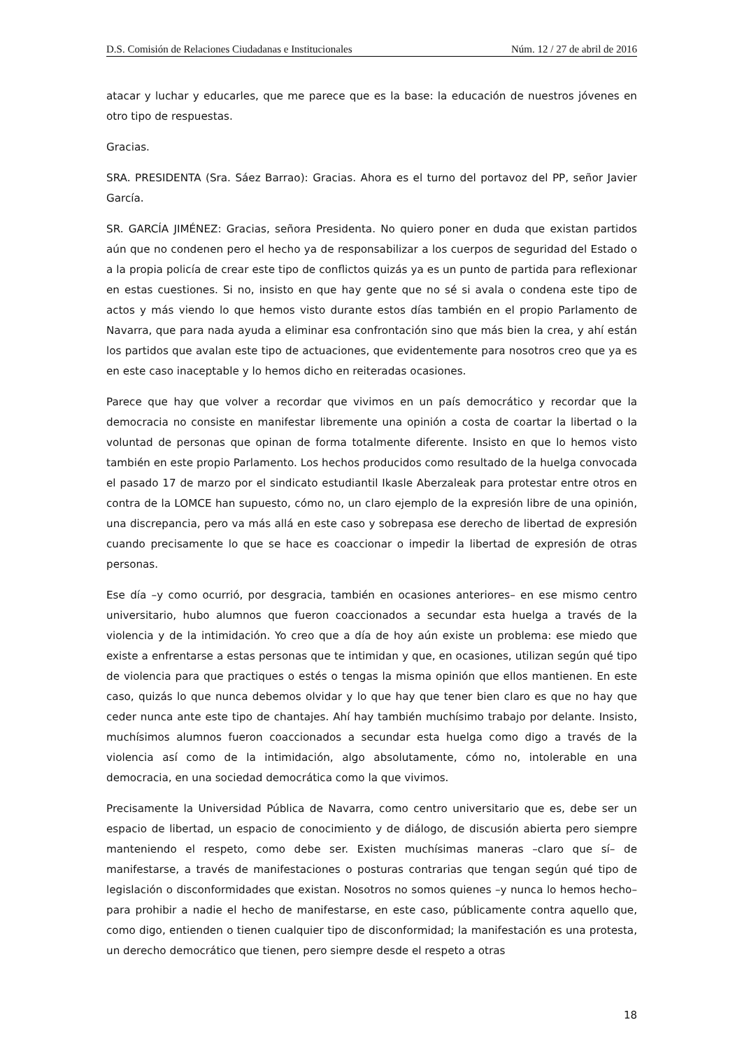D.S. Comisión de Relaciones Ciudadanas e Institucionales Núm. 12 / 27 de abril de 2016
atacar y luchar y educarles, que me parece que es la base: la educación de nuestros jóvenes en otro tipo de respuestas.
Gracias.
SRA. PRESIDENTA (Sra. Sáez Barrao): Gracias. Ahora es el turno del portavoz del PP, señor Javier García.
SR. GARCÍA JIMÉNEZ: Gracias, señora Presidenta. No quiero poner en duda que existan partidos aún que no condenen pero el hecho ya de responsabilizar a los cuerpos de seguridad del Estado o a la propia policía de crear este tipo de conflictos quizás ya es un punto de partida para reflexionar en estas cuestiones. Si no, insisto en que hay gente que no sé si avala o condena este tipo de actos y más viendo lo que hemos visto durante estos días también en el propio Parlamento de Navarra, que para nada ayuda a eliminar esa confrontación sino que más bien la crea, y ahí están los partidos que avalan este tipo de actuaciones, que evidentemente para nosotros creo que ya es en este caso inaceptable y lo hemos dicho en reiteradas ocasiones.
Parece que hay que volver a recordar que vivimos en un país democrático y recordar que la democracia no consiste en manifestar libremente una opinión a costa de coartar la libertad o la voluntad de personas que opinan de forma totalmente diferente. Insisto en que lo hemos visto también en este propio Parlamento. Los hechos producidos como resultado de la huelga convocada el pasado 17 de marzo por el sindicato estudiantil Ikasle Aberzaleak para protestar entre otros en contra de la LOMCE han supuesto, cómo no, un claro ejemplo de la expresión libre de una opinión, una discrepancia, pero va más allá en este caso y sobrepasa ese derecho de libertad de expresión cuando precisamente lo que se hace es coaccionar o impedir la libertad de expresión de otras personas.
Ese día –y como ocurrió, por desgracia, también en ocasiones anteriores– en ese mismo centro universitario, hubo alumnos que fueron coaccionados a secundar esta huelga a través de la violencia y de la intimidación. Yo creo que a día de hoy aún existe un problema: ese miedo que existe a enfrentarse a estas personas que te intimidan y que, en ocasiones, utilizan según qué tipo de violencia para que practiques o estés o tengas la misma opinión que ellos mantienen. En este caso, quizás lo que nunca debemos olvidar y lo que hay que tener bien claro es que no hay que ceder nunca ante este tipo de chantajes. Ahí hay también muchísimo trabajo por delante. Insisto, muchísimos alumnos fueron coaccionados a secundar esta huelga como digo a través de la violencia así como de la intimidación, algo absolutamente, cómo no, intolerable en una democracia, en una sociedad democrática como la que vivimos.
Precisamente la Universidad Pública de Navarra, como centro universitario que es, debe ser un espacio de libertad, un espacio de conocimiento y de diálogo, de discusión abierta pero siempre manteniendo el respeto, como debe ser. Existen muchísimas maneras –claro que sí– de manifestarse, a través de manifestaciones o posturas contrarias que tengan según qué tipo de legislación o disconformidades que existan. Nosotros no somos quienes –y nunca lo hemos hecho– para prohibir a nadie el hecho de manifestarse, en este caso, públicamente contra aquello que, como digo, entienden o tienen cualquier tipo de disconformidad; la manifestación es una protesta, un derecho democrático que tienen, pero siempre desde el respeto a otras
18